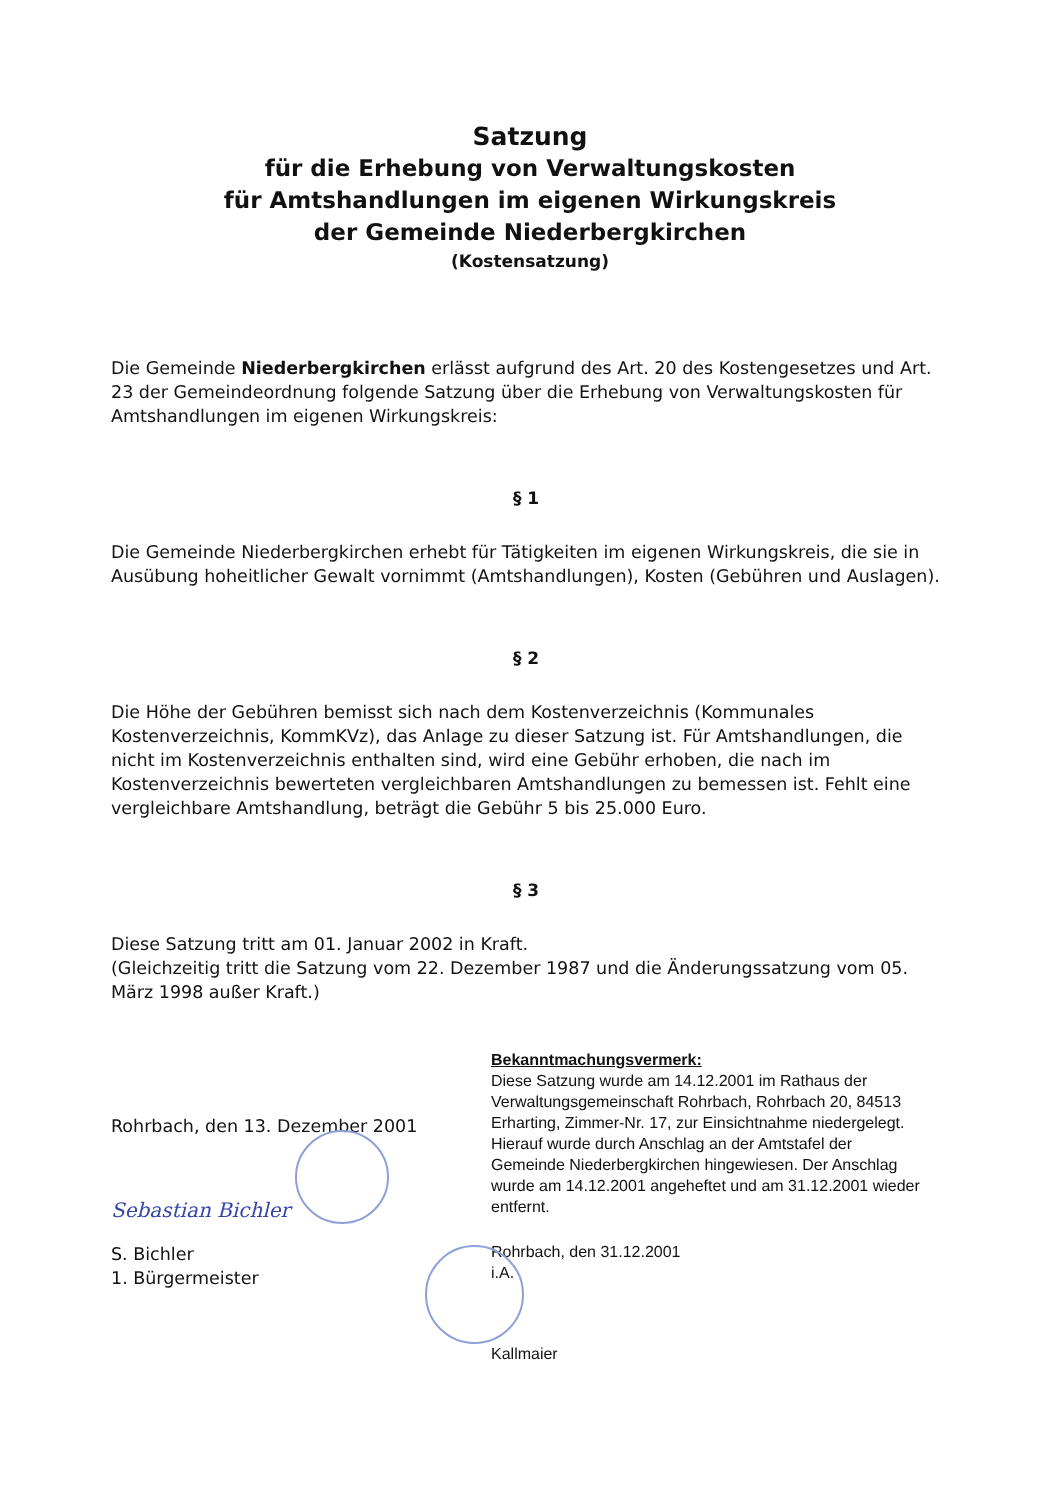Satzung
für die Erhebung von Verwaltungskosten
für Amtshandlungen im eigenen Wirkungskreis
der Gemeinde Niederbergkirchen
(Kostensatzung)
Die Gemeinde Niederbergkirchen erlässt aufgrund des Art. 20 des Kostengesetzes und Art. 23 der Gemeindeordnung folgende Satzung über die Erhebung von Verwaltungskosten für Amtshandlungen im eigenen Wirkungskreis:
§ 1
Die Gemeinde Niederbergkirchen erhebt für Tätigkeiten im eigenen Wirkungskreis, die sie in Ausübung hoheitlicher Gewalt vornimmt (Amtshandlungen), Kosten (Gebühren und Auslagen).
§ 2
Die Höhe der Gebühren bemisst sich nach dem Kostenverzeichnis (Kommunales Kostenverzeichnis, KommKVz), das Anlage zu dieser Satzung ist. Für Amtshandlungen, die nicht im Kostenverzeichnis enthalten sind, wird eine Gebühr erhoben, die nach im Kostenverzeichnis bewerteten vergleichbaren Amtshandlungen zu bemessen ist. Fehlt eine vergleichbare Amtshandlung, beträgt die Gebühr 5 bis 25.000 Euro.
§ 3
Diese Satzung tritt am 01. Januar 2002 in Kraft.
(Gleichzeitig tritt die Satzung vom 22. Dezember 1987 und die Änderungssatzung vom 05. März 1998 außer Kraft.)
Rohrbach, den 13. Dezember 2001
Sebastian Bichler
S. Bichler
1. Bürgermeister
Bekanntmachungsvermerk:
Diese Satzung wurde am 14.12.2001 im Rathaus der Verwaltungsgemeinschaft Rohrbach, Rohrbach 20, 84513 Erharting, Zimmer-Nr. 17, zur Einsichtnahme niedergelegt. Hierauf wurde durch Anschlag an der Amtstafel der Gemeinde Niederbergkirchen hingewiesen. Der Anschlag wurde am 14.12.2001 angeheftet und am 31.12.2001 wieder entfernt.
Rohrbach, den 31.12.2001
i.A.
Kallmaier